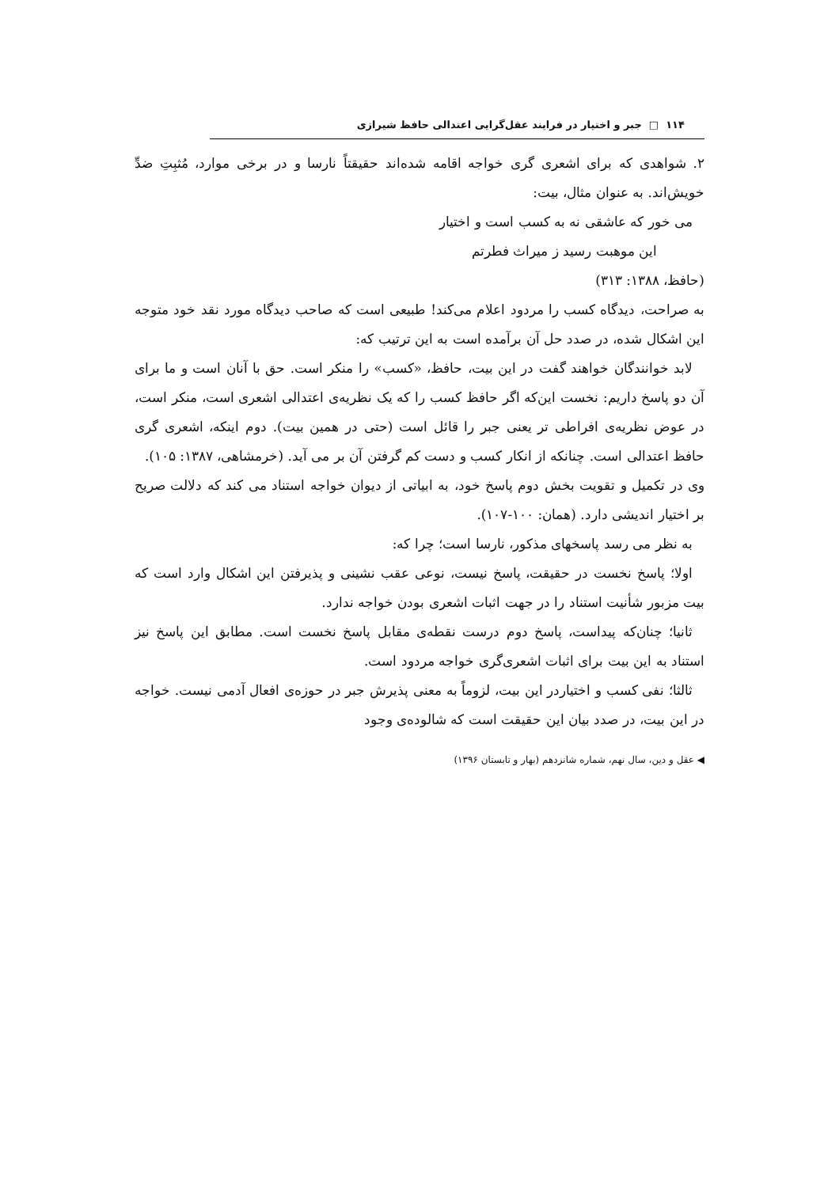۱۱۴ □ جبر و اختیار در فرایند عقل‌گرایی اعتدالی حافظ شیرازی
۲. شواهدی که برای اشعری گری خواجه اقامه شده‌اند حقیقتاً نارسا و در برخی موارد، مُثبِتِ ضدِّ خویش‌اند. به عنوان مثال، بیت:
می خور که عاشقی نه به کسب است و اختیار
این موهبت رسید ز میراث فطرتم
(حافظ، ۱۳۸۸: ۳۱۳)
به صراحت، دیدگاه کسب را مردود اعلام می‌کند! طبیعی است که صاحب دیدگاه مورد نقد خود متوجه این اشکال شده، در صدد حل آن برآمده است به این ترتیب که:
لابد خوانندگان خواهند گفت در این بیت، حافظ، «کسب» را منکر است. حق با آنان است و ما برای آن دو پاسخ داریم: نخست این‌که اگر حافظ کسب را که یک نظریه‌ی اعتدالی اشعری است، منکر است، در عوض نظریه‌ی افراطی تر یعنی جبر را قائل است (حتی در همین بیت). دوم اینکه، اشعری گری حافظ اعتدالی است. چنانکه از انکار کسب و دست کم گرفتن آن بر می آید. (خرمشاهی، ۱۳۸۷: ۱۰۵).
وی در تکمیل و تقویت بخش دوم پاسخ خود، به ابیاتی از دیوان خواجه استناد می کند که دلالت صریح بر اختیار اندیشی دارد. (همان: ۱۰۰-۱۰۷).
به نظر می رسد پاسخهای مذکور، نارسا است؛ چرا که:
اولا؛ پاسخ نخست در حقیقت، پاسخ نیست، نوعی عقب نشینی و پذیرفتن این اشکال وارد است که بیت مزبور شأنیت استناد را در جهت اثبات اشعری بودن خواجه ندارد.
ثانیا؛ چنان‌که پیداست، پاسخ دوم درست نقطه‌ی مقابل پاسخ نخست است. مطابق این پاسخ نیز استناد به این بیت برای اثبات اشعری‌گری خواجه مردود است.
ثالثا؛ نفی کسب و اختیاردر این بیت، لزوماً به معنی پذیرش جبر در حوزه‌ی افعال آدمی نیست. خواجه در این بیت، در صدد بیان این حقیقت است که شالوده‌ی وجود
◀ عقل و دین، سال نهم، شماره شانزدهم (بهار و تابستان ۱۳۹۶)